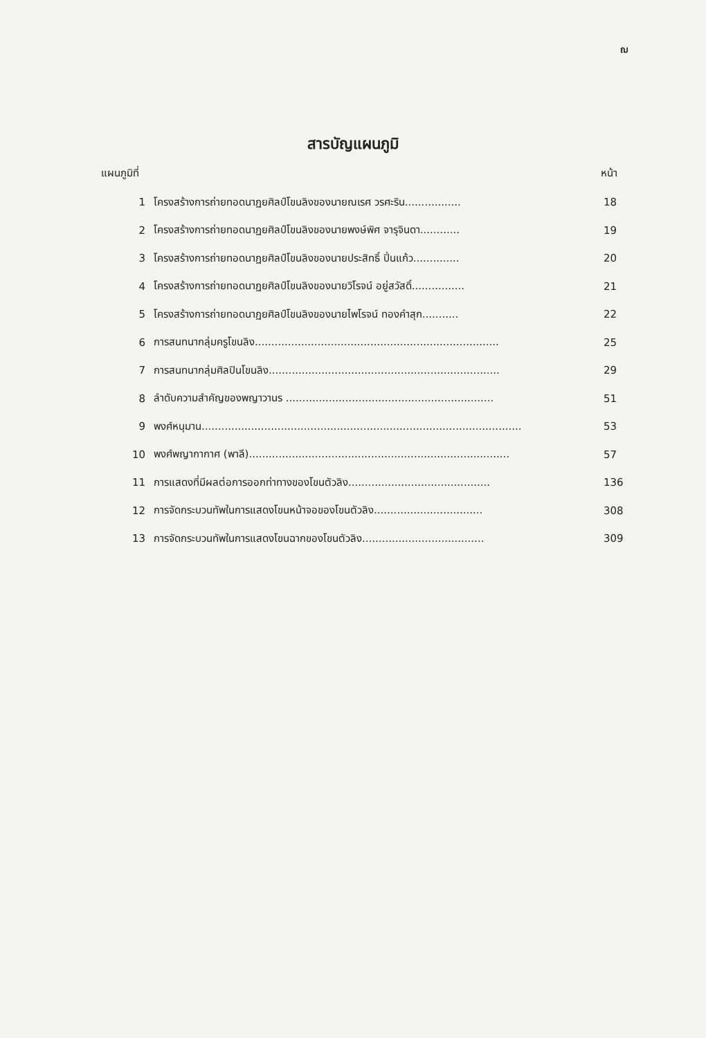ฌ
สารบัญแผนภูมิ
แผนภูมิที่ หน้า
| 1 | โครงสร้างการถ่ายทอดนาฏยศิลป์โขนลิงของนายณเรศ วรศะริน................. | 18 |
| 2 | โครงสร้างการถ่ายทอดนาฏยศิลป์โขนลิงของนายพงษ์พิศ จารุจินดา............ | 19 |
| 3 | โครงสร้างการถ่ายทอดนาฏยศิลป์โขนลิงของนายประสิทธิ์ ปิ่นแก้ว.............. | 20 |
| 4 | โครงสร้างการถ่ายทอดนาฏยศิลป์โขนลิงของนายวิโรจน์ อยู่สวัสดิ์................ | 21 |
| 5 | โครงสร้างการถ่ายทอดนาฏยศิลป์โขนลิงของนายไพโรจน์ ทองคำสุก........... | 22 |
| 6 | การสนทนากลุ่มครูโขนลิง.......................................................................... | 25 |
| 7 | การสนทนากลุ่มศิลปินโขนลิง...................................................................... | 29 |
| 8 | ลำดับความสำคัญของพญาวานร ............................................................... | 51 |
| 9 | พงศ์หนุมาน................................................................................................. | 53 |
| 10 | พงศ์พญากากาศ (พาลี)............................................................................... | 57 |
| 11 | การแสดงที่มีผลต่อการออกท่าทางของโขนตัวลิง........................................... | 136 |
| 12 | การจัดกระบวนทัพในการแสดงโขนหน้าจอของโขนตัวลิง................................. | 308 |
| 13 | การจัดกระบวนทัพในการแสดงโขนฉากของโขนตัวลิง..................................... | 309 |